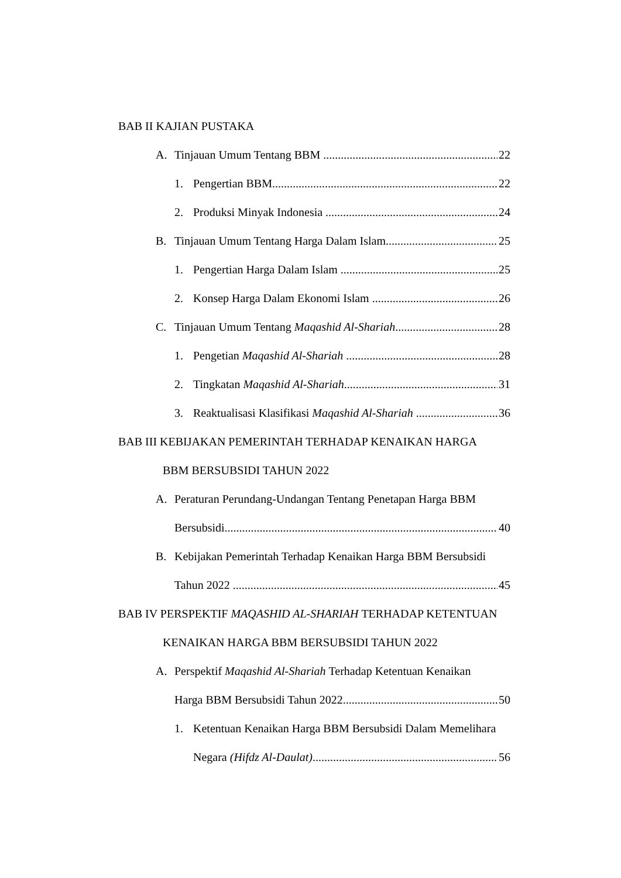BAB II KAJIAN PUSTAKA
A. Tinjauan Umum Tentang BBM 22
1. Pengertian BBM 22
2. Produksi Minyak Indonesia 24
B. Tinjauan Umum Tentang Harga Dalam Islam 25
1. Pengertian Harga Dalam Islam 25
2. Konsep Harga Dalam Ekonomi Islam 26
C. Tinjauan Umum Tentang Maqashid Al-Shariah 28
1. Pengetian Maqashid Al-Shariah 28
2. Tingkatan Maqashid Al-Shariah 31
3. Reaktualisasi Klasifikasi Maqashid Al-Shariah 36
BAB III KEBIJAKAN PEMERINTAH TERHADAP KENAIKAN HARGA
BBM BERSUBSIDI TAHUN 2022
A. Peraturan Perundang-Undangan Tentang Penetapan Harga BBM
Bersubsidi 40
B. Kebijakan Pemerintah Terhadap Kenaikan Harga BBM Bersubsidi
Tahun 2022 45
BAB IV PERSPEKTIF MAQASHID AL-SHARIAH TERHADAP KETENTUAN
KENAIKAN HARGA BBM BERSUBSIDI TAHUN 2022
A. Perspektif Maqashid Al-Shariah Terhadap Ketentuan Kenaikan
Harga BBM Bersubsidi Tahun 2022 50
1. Ketentuan Kenaikan Harga BBM Bersubsidi Dalam Memelihara
Negara (Hifdz Al-Daulat) 56